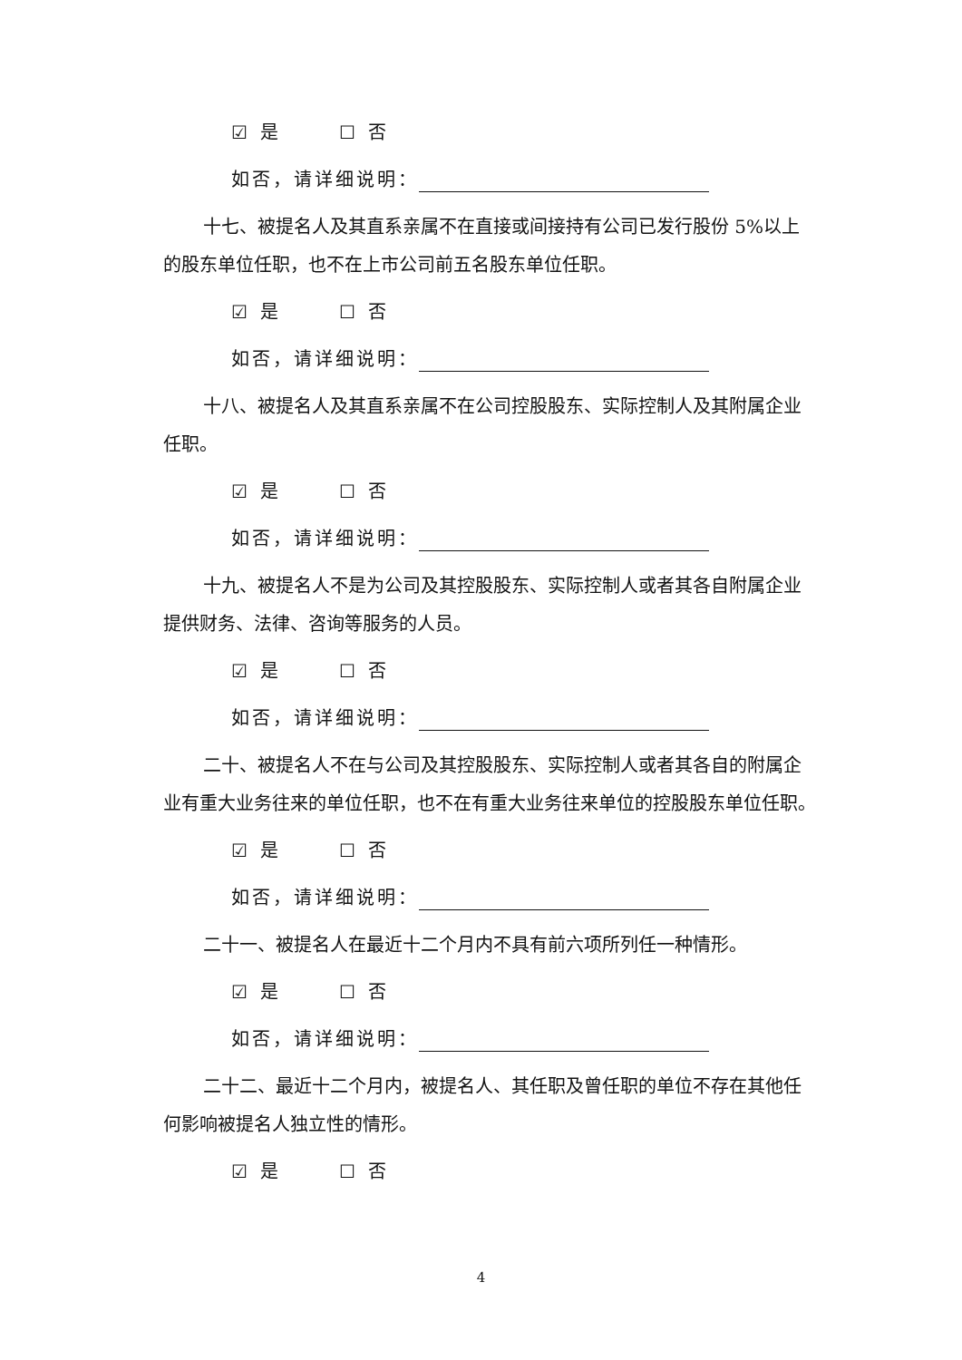☑ 是 ☐ 否
如否，请详细说明：
十七、被提名人及其直系亲属不在直接或间接持有公司已发行股份 5%以上的股东单位任职，也不在上市公司前五名股东单位任职。
☑ 是 ☐ 否
如否，请详细说明：
十八、被提名人及其直系亲属不在公司控股股东、实际控制人及其附属企业任职。
☑ 是 ☐ 否
如否，请详细说明：
十九、被提名人不是为公司及其控股股东、实际控制人或者其各自附属企业提供财务、法律、咨询等服务的人员。
☑ 是 ☐ 否
如否，请详细说明：
二十、被提名人不在与公司及其控股股东、实际控制人或者其各自的附属企业有重大业务往来的单位任职，也不在有重大业务往来单位的控股股东单位任职。
☑ 是 ☐ 否
如否，请详细说明：
二十一、被提名人在最近十二个月内不具有前六项所列任一种情形。
☑ 是 ☐ 否
如否，请详细说明：
二十二、最近十二个月内，被提名人、其任职及曾任职的单位不存在其他任何影响被提名人独立性的情形。
☑ 是 ☐ 否
4